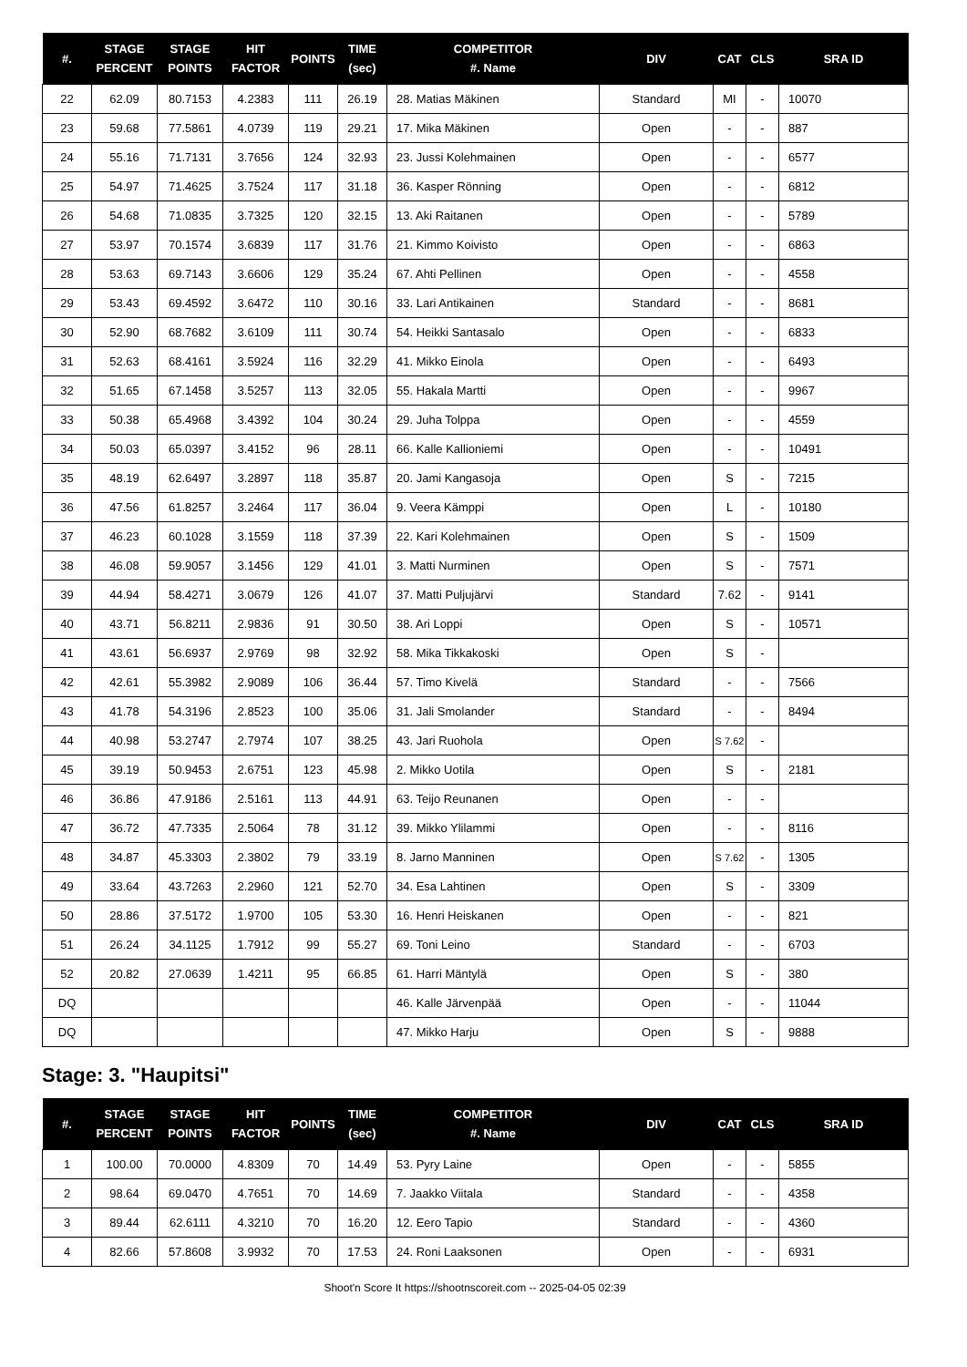| #. | STAGE PERCENT | STAGE POINTS | HIT FACTOR | POINTS | TIME (sec) | COMPETITOR #. Name | DIV | CAT | CLS | SRA ID |
| --- | --- | --- | --- | --- | --- | --- | --- | --- | --- | --- |
| 22 | 62.09 | 80.7153 | 4.2383 | 111 | 26.19 | 28. Matias Mäkinen | Standard | MI | - | 10070 |
| 23 | 59.68 | 77.5861 | 4.0739 | 119 | 29.21 | 17. Mika Mäkinen | Open | - | - | 887 |
| 24 | 55.16 | 71.7131 | 3.7656 | 124 | 32.93 | 23. Jussi Kolehmainen | Open | - | - | 6577 |
| 25 | 54.97 | 71.4625 | 3.7524 | 117 | 31.18 | 36. Kasper Rönning | Open | - | - | 6812 |
| 26 | 54.68 | 71.0835 | 3.7325 | 120 | 32.15 | 13. Aki Raitanen | Open | - | - | 5789 |
| 27 | 53.97 | 70.1574 | 3.6839 | 117 | 31.76 | 21. Kimmo Koivisto | Open | - | - | 6863 |
| 28 | 53.63 | 69.7143 | 3.6606 | 129 | 35.24 | 67. Ahti Pellinen | Open | - | - | 4558 |
| 29 | 53.43 | 69.4592 | 3.6472 | 110 | 30.16 | 33. Lari Antikainen | Standard | - | - | 8681 |
| 30 | 52.90 | 68.7682 | 3.6109 | 111 | 30.74 | 54. Heikki Santasalo | Open | - | - | 6833 |
| 31 | 52.63 | 68.4161 | 3.5924 | 116 | 32.29 | 41. Mikko Einola | Open | - | - | 6493 |
| 32 | 51.65 | 67.1458 | 3.5257 | 113 | 32.05 | 55. Hakala Martti | Open | - | - | 9967 |
| 33 | 50.38 | 65.4968 | 3.4392 | 104 | 30.24 | 29. Juha Tolppa | Open | - | - | 4559 |
| 34 | 50.03 | 65.0397 | 3.4152 | 96 | 28.11 | 66. Kalle Kallioniemi | Open | - | - | 10491 |
| 35 | 48.19 | 62.6497 | 3.2897 | 118 | 35.87 | 20. Jami Kangasoja | Open | S | - | 7215 |
| 36 | 47.56 | 61.8257 | 3.2464 | 117 | 36.04 | 9. Veera Kämppi | Open | L | - | 10180 |
| 37 | 46.23 | 60.1028 | 3.1559 | 118 | 37.39 | 22. Kari Kolehmainen | Open | S | - | 1509 |
| 38 | 46.08 | 59.9057 | 3.1456 | 129 | 41.01 | 3. Matti Nurminen | Open | S | - | 7571 |
| 39 | 44.94 | 58.4271 | 3.0679 | 126 | 41.07 | 37. Matti Puljujärvi | Standard | 7.62 | - | 9141 |
| 40 | 43.71 | 56.8211 | 2.9836 | 91 | 30.50 | 38. Ari Loppi | Open | S | - | 10571 |
| 41 | 43.61 | 56.6937 | 2.9769 | 98 | 32.92 | 58. Mika Tikkakoski | Open | S | - | |
| 42 | 42.61 | 55.3982 | 2.9089 | 106 | 36.44 | 57. Timo Kivelä | Standard | - | - | 7566 |
| 43 | 41.78 | 54.3196 | 2.8523 | 100 | 35.06 | 31. Jali Smolander | Standard | - | - | 8494 |
| 44 | 40.98 | 53.2747 | 2.7974 | 107 | 38.25 | 43. Jari Ruohola | Open | S 7.62 | - | |
| 45 | 39.19 | 50.9453 | 2.6751 | 123 | 45.98 | 2. Mikko Uotila | Open | S | - | 2181 |
| 46 | 36.86 | 47.9186 | 2.5161 | 113 | 44.91 | 63. Teijo Reunanen | Open | - | - | |
| 47 | 36.72 | 47.7335 | 2.5064 | 78 | 31.12 | 39. Mikko Ylilammi | Open | - | - | 8116 |
| 48 | 34.87 | 45.3303 | 2.3802 | 79 | 33.19 | 8. Jarno Manninen | Open | S 7.62 | - | 1305 |
| 49 | 33.64 | 43.7263 | 2.2960 | 121 | 52.70 | 34. Esa Lahtinen | Open | S | - | 3309 |
| 50 | 28.86 | 37.5172 | 1.9700 | 105 | 53.30 | 16. Henri Heiskanen | Open | - | - | 821 |
| 51 | 26.24 | 34.1125 | 1.7912 | 99 | 55.27 | 69. Toni Leino | Standard | - | - | 6703 |
| 52 | 20.82 | 27.0639 | 1.4211 | 95 | 66.85 | 61. Harri Mäntylä | Open | S | - | 380 |
| DQ | | | | | | 46. Kalle Järvenpää | Open | - | - | 11044 |
| DQ | | | | | | 47. Mikko Harju | Open | S | - | 9888 |
Stage: 3. "Haupitsi"
| #. | STAGE PERCENT | STAGE POINTS | HIT FACTOR | POINTS | TIME (sec) | COMPETITOR #. Name | DIV | CAT | CLS | SRA ID |
| --- | --- | --- | --- | --- | --- | --- | --- | --- | --- | --- |
| 1 | 100.00 | 70.0000 | 4.8309 | 70 | 14.49 | 53. Pyry Laine | Open | - | - | 5855 |
| 2 | 98.64 | 69.0470 | 4.7651 | 70 | 14.69 | 7. Jaakko Viitala | Standard | - | - | 4358 |
| 3 | 89.44 | 62.6111 | 4.3210 | 70 | 16.20 | 12. Eero Tapio | Standard | - | - | 4360 |
| 4 | 82.66 | 57.8608 | 3.9932 | 70 | 17.53 | 24. Roni Laaksonen | Open | - | - | 6931 |
Shoot'n Score It https://shootnscoreit.com -- 2025-04-05 02:39